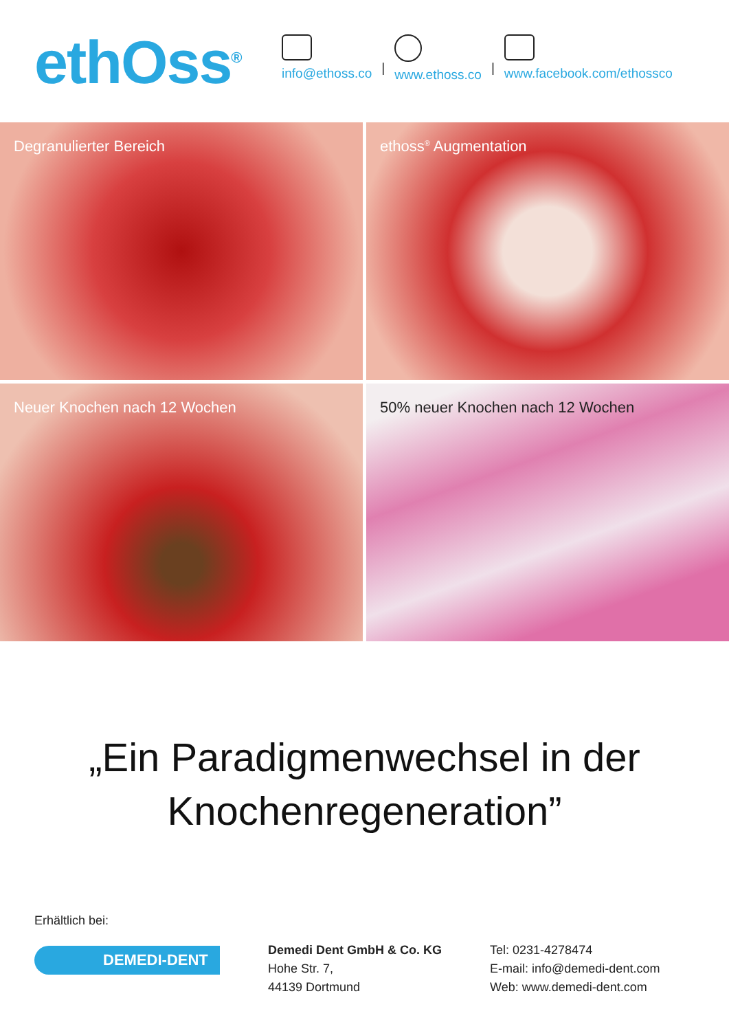ethOss<sup>®</sup>
info@ethoss.co
|
www.ethoss.co
|
www.facebook.com/ethossco
Degranulierter Bereich
ethoss<sup>®</sup> Augmentation
Neuer Knochen nach 12 Wochen
50% neuer Knochen nach 12 Wochen
„Ein Paradigmenwechsel in der
Knochenregeneration”
Erhältlich bei:
DEMEDI-DENT
Demedi Dent GmbH & Co. KG
Hohe Str. 7,
44139 Dortmund
Tel: 0231-4278474
E-mail: info@demedi-dent.com
Web: www.demedi-dent.com